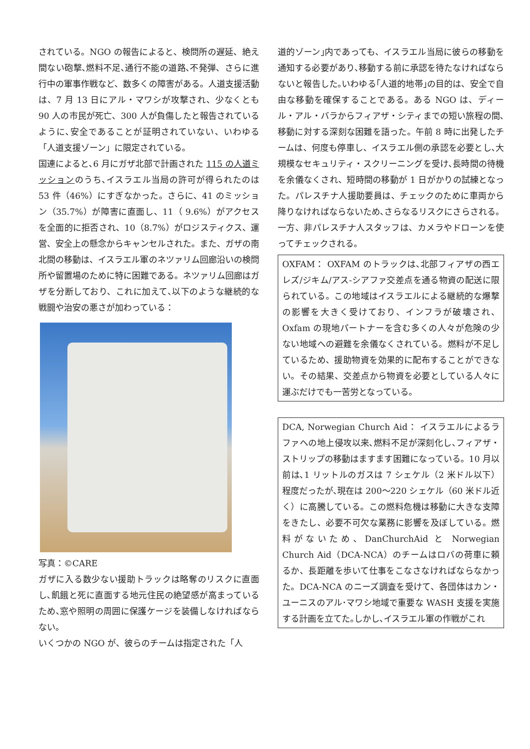されている。NGO の報告によると、検問所の遅延、絶え間ない砲撃､燃料不足､通行不能の道路､不発弾、さらに進行中の軍事作戦など、数多くの障害がある。人道支援活動は、7 月 13 日にアル・マワシが攻撃され、少なくとも 90 人の市民が死亡、300 人が負傷したと報告されているように､安全であることが証明されていない、いわゆる「人道支援ゾーン」に限定されている。
国連によると､6 月にガザ北部で計画された 115 の人道ミッションのうち､イスラエル当局の許可が得られたのは 53 件（46%）にすぎなかった。さらに、41 のミッション（35.7%）が障害に直面し、11（ 9.6%）がアクセスを全面的に拒否され、10（8.7%）がロジスティクス、運営、安全上の懸念からキャンセルされた。また、ガザの南北間の移動は、イスラエル軍のネツァリム回廊沿いの検問所や留置場のために特に困難である。ネツァリム回廊はガザを分断しており、これに加えて､以下のような継続的な戦闘や治安の悪さが加わっている：
写真：©CARE
ガザに入る数少ない援助トラックは略奪のリスクに直面し､飢餓と死に直面する地元住民の絶望感が高まっているため､窓や照明の周囲に保護ケージを装備しなければならない。
いくつかの NGO が、彼らのチームは指定された「人
道的ゾーン｣内であっても、イスラエル当局に彼らの移動を通知する必要があり､移動する前に承認を待たなければならないと報告した｡いわゆる｢人道的地帯｣の目的は、安全で自由な移動を確保することである。ある NGO は、ディール・アル・バラからフィアザ・シティまでの短い旅程の間､移動に対する深刻な困難を語った。午前 8 時に出発したチームは、何度も停車し、イスラエル側の承認を必要とし､大規模なセキュリティ・スクリーニングを受け､長時間の待機を余儀なくされ、短時間の移動が 1 日がかりの試練となった。パレスチナ人援助要員は、チェックのために車両から降りなければならないため､さらなるリスクにさらされる。一方、非パレスチナ人スタッフは、カメラやドローンを使ってチェックされる。
OXFAM： OXFAM のトラックは､北部フィアザの西エレズ/ジキム/アス-シアファ交差点を通る物資の配送に限られている。この地域はイスラエルによる継続的な爆撃の影響を大きく受けており、インフラが破壊され、Oxfam の現地パートナーを含む多くの人々が危険の少ない地域への避難を余儀なくされている。燃料が不足しているため、援助物資を効果的に配布することができない。その結果、交差点から物資を必要としている人々に運ぶだけでも一苦労となっている。
DCA, Norwegian Church Aid： イスラエルによるラファへの地上侵攻以来､燃料不足が深刻化し､フィアザ・ストリップの移動はますます困難になっている。10 月以前は､1 リットルのガスは 7 シェケル（2 米ドル以下）程度だったが､現在は 200～220 シェケル（60 米ドル近く）に高騰している。この燃料危機は移動に大きな支障をきたし、必要不可欠な業務に影響を及ぼしている。燃料がないため、DanChurchAid と Norwegian Church Aid（DCA-NCA）のチームはロバの荷車に頼るか、長距離を歩いて仕事をこなさなければならなかった。DCA-NCA のニーズ調査を受けて、各団体はカン・ユーニスのアル･マワシ地域で重要な WASH 支援を実施する計画を立てた｡しかし､イスラエル軍の作戦がこれ